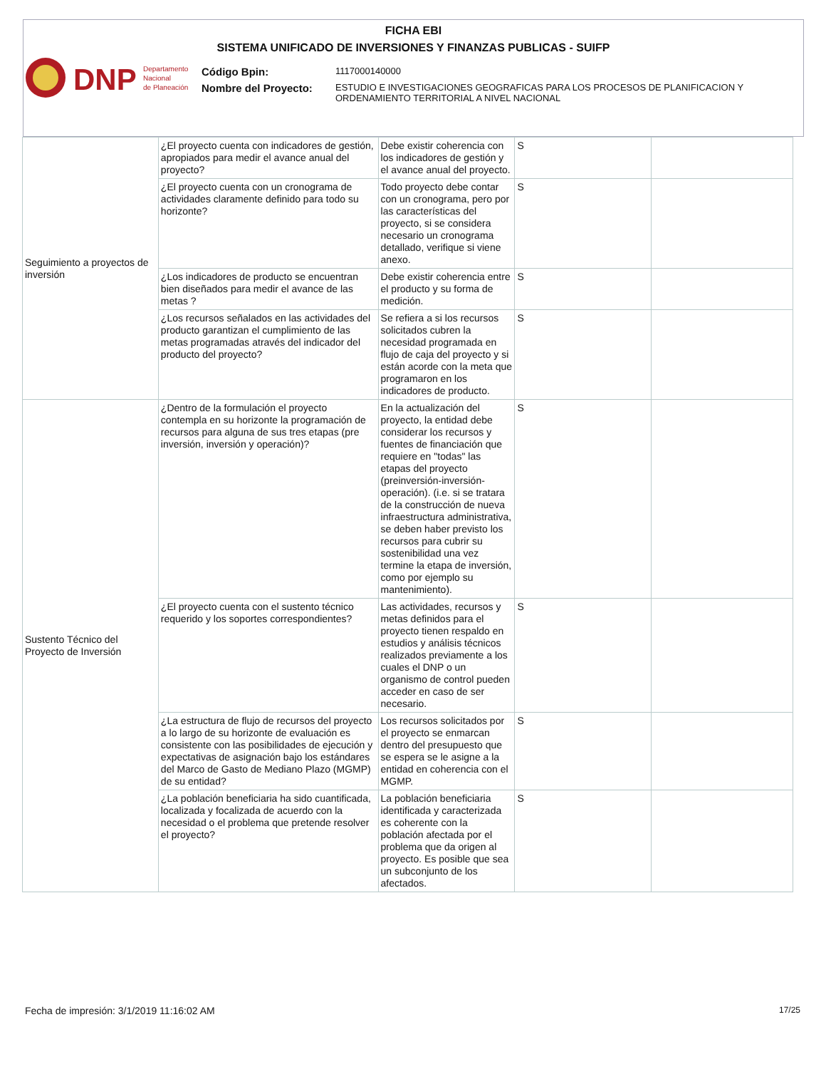FICHA EBI
SISTEMA UNIFICADO DE INVERSIONES Y FINANZAS PUBLICAS - SUIFP
DNP
Departamento
Nacional
de Planeación
Código Bpin:
1117000140000
Nombre del Proyecto:
ESTUDIO E INVESTIGACIONES GEOGRAFICAS PARA LOS PROCESOS DE PLANIFICACION Y ORDENAMIENTO TERRITORIAL A NIVEL NACIONAL
| Seguimiento a proyectos de inversión | ¿El proyecto cuenta con indicadores de gestión, apropiados para medir el avance anual del proyecto? | Debe existir coherencia con los indicadores de gestión y el avance anual del proyecto. | S | |
| | ¿El proyecto cuenta con un cronograma de actividades claramente definido para todo su horizonte? | Todo proyecto debe contar con un cronograma, pero por las características del proyecto, si se considera necesario un cronograma detallado, verifique si viene anexo. | S | |
| | ¿Los indicadores de producto se encuentran bien diseñados para medir el avance de las metas ? | Debe existir coherencia entre el producto y su forma de medición. | S | |
| | ¿Los recursos señalados en las actividades del producto garantizan el cumplimiento de las metas programadas através del indicador del producto del proyecto? | Se refiera a si los recursos solicitados cubren la necesidad programada en flujo de caja del proyecto y si están acorde con la meta que programaron en los indicadores de producto. | S | |
| Sustento Técnico del Proyecto de Inversión | ¿Dentro de la formulación el proyecto contempla en su horizonte la programación de recursos para alguna de sus tres etapas (pre inversión, inversión y operación)? | En la actualización del proyecto, la entidad debe considerar los recursos y fuentes de financiación que requiere en "todas" las etapas del proyecto (preinversión-inversión-operación). (i.e. si se tratara de la construcción de nueva infraestructura administrativa, se deben haber previsto los recursos para cubrir su sostenibilidad una vez termine la etapa de inversión, como por ejemplo su mantenimiento). | S | |
| | ¿El proyecto cuenta con el sustento técnico requerido y los soportes correspondientes? | Las actividades, recursos y metas definidos para el proyecto tienen respaldo en estudios y análisis técnicos realizados previamente a los cuales el DNP o un organismo de control pueden acceder en caso de ser necesario. | S | |
| | ¿La estructura de flujo de recursos del proyecto a lo largo de su horizonte de evaluación es consistente con las posibilidades de ejecución y expectativas de asignación bajo los estándares del Marco de Gasto de Mediano Plazo (MGMP) de su entidad? | Los recursos solicitados por el proyecto se enmarcan dentro del presupuesto que se espera se le asigne a la entidad en coherencia con el MGMP. | S | |
| | ¿La población beneficiaria ha sido cuantificada, localizada y focalizada de acuerdo con la necesidad o el problema que pretende resolver el proyecto? | La población beneficiaria identificada y caracterizada es coherente con la población afectada por el problema que da origen al proyecto. Es posible que sea un subconjunto de los afectados. | S | |
Fecha de impresión: 3/1/2019 11:16:02 AM
17/25